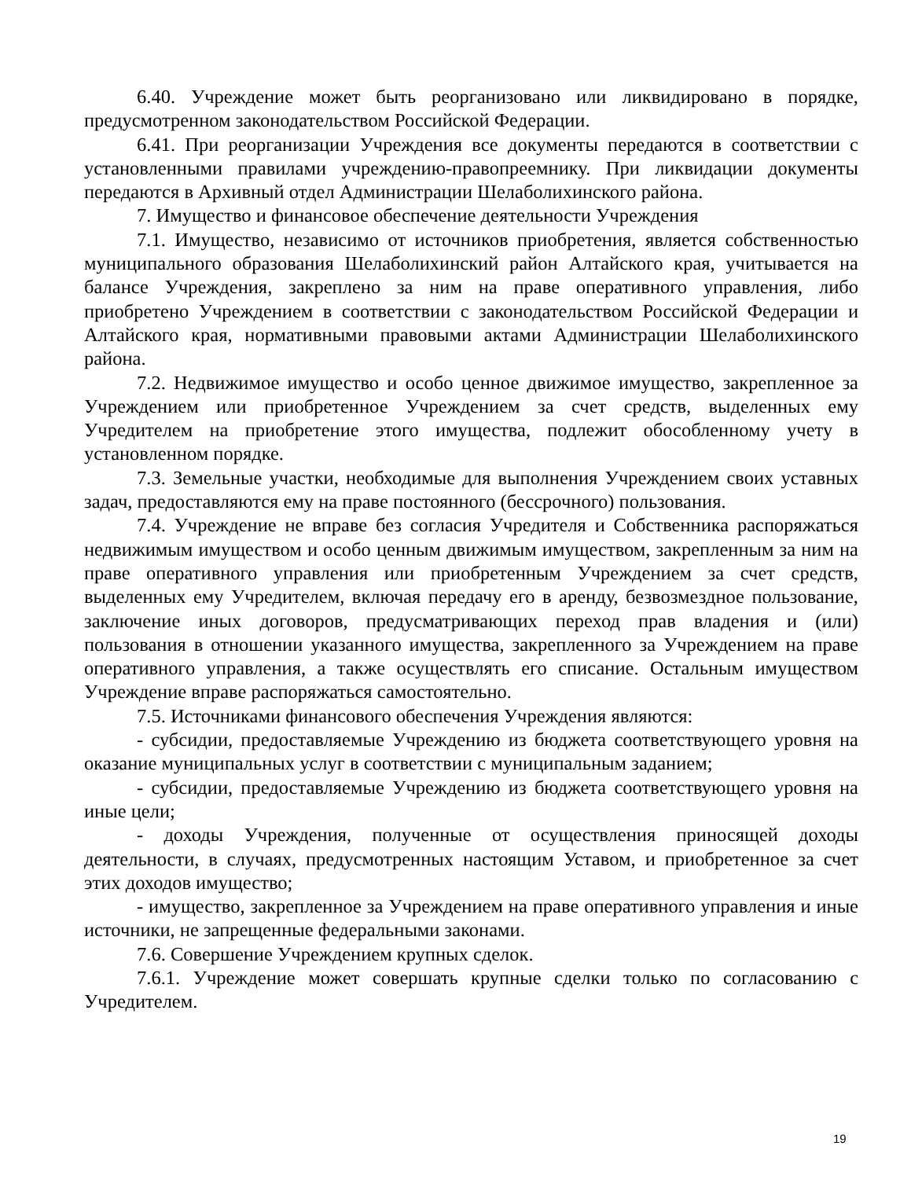6.40. Учреждение может быть реорганизовано или ликвидировано в порядке, предусмотренном законодательством Российской Федерации.
6.41. При реорганизации Учреждения все документы передаются в соответствии с установленными правилами учреждению-правопреемнику. При ликвидации документы передаются в Архивный отдел Администрации Шелаболихинского района.
7. Имущество и финансовое обеспечение деятельности Учреждения
7.1. Имущество, независимо от источников приобретения, является собственностью муниципального образования Шелаболихинский район Алтайского края, учитывается на балансе Учреждения, закреплено за ним на праве оперативного управления, либо приобретено Учреждением в соответствии с законодательством Российской Федерации и Алтайского края, нормативными правовыми актами Администрации Шелаболихинского района.
7.2. Недвижимое имущество и особо ценное движимое имущество, закрепленное за Учреждением или приобретенное Учреждением за счет средств, выделенных ему Учредителем на приобретение этого имущества, подлежит обособленному учету в установленном порядке.
7.3. Земельные участки, необходимые для выполнения Учреждением своих уставных задач, предоставляются ему на праве постоянного (бессрочного) пользования.
7.4. Учреждение не вправе без согласия Учредителя и Собственника распоряжаться недвижимым имуществом и особо ценным движимым имуществом, закрепленным за ним на праве оперативного управления или приобретенным Учреждением за счет средств, выделенных ему Учредителем, включая передачу его в аренду, безвозмездное пользование, заключение иных договоров, предусматривающих переход прав владения и (или) пользования в отношении указанного имущества, закрепленного за Учреждением на праве оперативного управления, а также осуществлять его списание. Остальным имуществом Учреждение вправе распоряжаться самостоятельно.
7.5. Источниками финансового обеспечения Учреждения являются:
- субсидии, предоставляемые Учреждению из бюджета соответствующего уровня на оказание муниципальных услуг в соответствии с муниципальным заданием;
- субсидии, предоставляемые Учреждению из бюджета соответствующего уровня на иные цели;
- доходы Учреждения, полученные от осуществления приносящей доходы деятельности, в случаях, предусмотренных настоящим Уставом, и приобретенное за счет этих доходов имущество;
- имущество, закрепленное за Учреждением на праве оперативного управления и иные источники, не запрещенные федеральными законами.
7.6. Совершение Учреждением крупных сделок.
7.6.1. Учреждение может совершать крупные сделки только по согласованию с Учредителем.
19